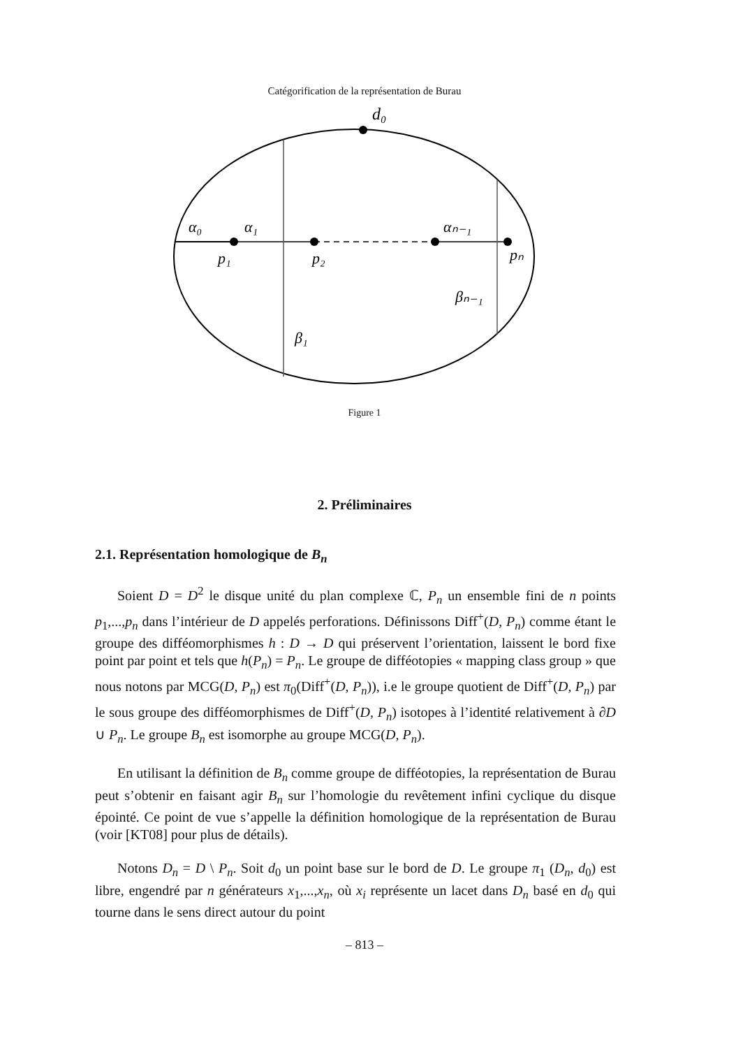Catégorification de la représentation de Burau
d₀
α₀
α₁
αₙ₋₁
p₁
p₂
pₙ
βₙ₋₁
β₁
Figure 1
2. Préliminaires
2.1. Représentation homologique de B<sub>n</sub>
Soient D = D<sup>2</sup> le disque unité du plan complexe ℂ, P<sub>n</sub> un ensemble fini de n points p<sub>1</sub>,...,p<sub>n</sub> dans l’intérieur de D appelés perforations. Définissons Diff<sup>+</sup>(D, P<sub>n</sub>) comme étant le groupe des difféomorphismes h : D → D qui préservent l’orientation, laissent le bord fixe point par point et tels que h(P<sub>n</sub>) = P<sub>n</sub>. Le groupe de difféotopies « mapping class group » que nous notons par MCG(D, P<sub>n</sub>) est π<sub>0</sub>(Diff<sup>+</sup>(D, P<sub>n</sub>)), i.e le groupe quotient de Diff<sup>+</sup>(D, P<sub>n</sub>) par le sous groupe des difféomorphismes de Diff<sup>+</sup>(D, P<sub>n</sub>) isotopes à l’identité relativement à ∂D ∪ P<sub>n</sub>. Le groupe B<sub>n</sub> est isomorphe au groupe MCG(D, P<sub>n</sub>).
En utilisant la définition de B<sub>n</sub> comme groupe de difféotopies, la représentation de Burau peut s’obtenir en faisant agir B<sub>n</sub> sur l’homologie du revêtement infini cyclique du disque épointé. Ce point de vue s’appelle la définition homologique de la représentation de Burau (voir [KT08] pour plus de détails).
Notons D<sub>n</sub> = D \ P<sub>n</sub>. Soit d<sub>0</sub> un point base sur le bord de D. Le groupe π<sub>1</sub> (D<sub>n</sub>, d<sub>0</sub>) est libre, engendré par n générateurs x<sub>1</sub>,...,x<sub>n</sub>, où x<sub>i</sub> représente un lacet dans D<sub>n</sub> basé en d<sub>0</sub> qui tourne dans le sens direct autour du point
– 813 –